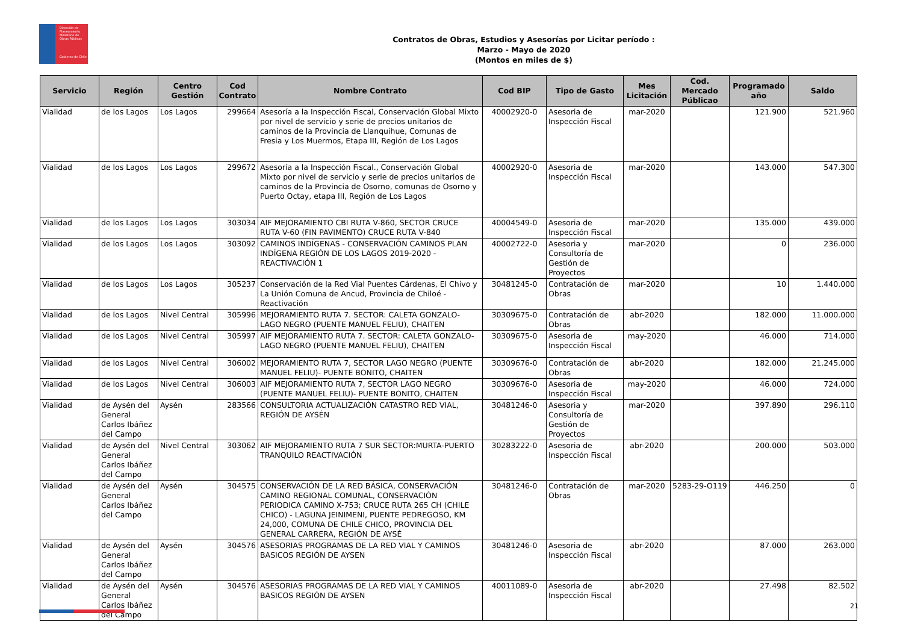Dirección de Planeamiento
Ministerio de Obras Públicas
Gobierno de Chile
Contratos de Obras, Estudios y Asesorías por Licitar período :
Marzo - Mayo de 2020
(Montos en miles de $)
| Servicio | Región | Centro Gestión | Cod Contrato | Nombre Contrato | Cod BIP | Tipo de Gasto | Mes Licitación | Cod. Mercado Públicao | Programado año | Saldo |
| --- | --- | --- | --- | --- | --- | --- | --- | --- | --- | --- |
| Vialidad | de los Lagos | Los Lagos | 299664 | Asesoría a la Inspección Fiscal, Conservación Global Mixto por nivel de servicio y serie de precios unitarios de caminos de la Provincia de Llanquihue, Comunas de Fresia y Los Muermos, Etapa III, Región de Los Lagos | 40002920-0 | Asesoria de Inspección Fiscal | mar-2020 | | 121.900 | 521.960 |
| Vialidad | de los Lagos | Los Lagos | 299672 | Asesoría a la Inspección Fiscal., Conservación Global Mixto por nivel de servicio y serie de precios unitarios de caminos de la Provincia de Osorno, comunas de Osorno y Puerto Octay, etapa III, Región de Los Lagos | 40002920-0 | Asesoria de Inspección Fiscal | mar-2020 | | 143.000 | 547.300 |
| Vialidad | de los Lagos | Los Lagos | 303034 | AIF MEJORAMIENTO CBI RUTA V-860, SECTOR CRUCE RUTA V-60 (FIN PAVIMENTO) CRUCE RUTA V-840 | 40004549-0 | Asesoria de Inspección Fiscal | mar-2020 | | 135.000 | 439.000 |
| Vialidad | de los Lagos | Los Lagos | 303092 | CAMINOS INDÍGENAS - CONSERVACIÓN CAMINOS PLAN INDÍGENA REGIÓN DE LOS LAGOS 2019-2020 - REACTIVACIÓN 1 | 40002722-0 | Asesoria y Consultoría de Gestión de Proyectos | mar-2020 | | 0 | 236.000 |
| Vialidad | de los Lagos | Los Lagos | 305237 | Conservación de la Red Vial Puentes Cárdenas, El Chivo y La Unión Comuna de Ancud, Provincia de Chiloé - Reactivación | 30481245-0 | Contratación de Obras | mar-2020 | | 10 | 1.440.000 |
| Vialidad | de los Lagos | Nivel Central | 305996 | MEJORAMIENTO RUTA 7. SECTOR: CALETA GONZALO-LAGO NEGRO (PUENTE MANUEL FELIU), CHAITEN | 30309675-0 | Contratación de Obras | abr-2020 | | 182.000 | 11.000.000 |
| Vialidad | de los Lagos | Nivel Central | 305997 | AIF MEJORAMIENTO RUTA 7. SECTOR: CALETA GONZALO-LAGO NEGRO (PUENTE MANUEL FELIU), CHAITEN | 30309675-0 | Asesoria de Inspección Fiscal | may-2020 | | 46.000 | 714.000 |
| Vialidad | de los Lagos | Nivel Central | 306002 | MEJORAMIENTO RUTA 7, SECTOR LAGO NEGRO (PUENTE MANUEL FELIU)- PUENTE BONITO, CHAITEN | 30309676-0 | Contratación de Obras | abr-2020 | | 182.000 | 21.245.000 |
| Vialidad | de los Lagos | Nivel Central | 306003 | AIF MEJORAMIENTO RUTA 7, SECTOR LAGO NEGRO (PUENTE MANUEL FELIU)- PUENTE BONITO, CHAITEN | 30309676-0 | Asesoria de Inspección Fiscal | may-2020 | | 46.000 | 724.000 |
| Vialidad | de Aysén del General Carlos Ibáñez del Campo | Aysén | 283566 | CONSULTORIA ACTUALIZACIÓN CATASTRO RED VIAL, REGIÓN DE AYSÉN | 30481246-0 | Asesoria y Consultoría de Gestión de Proyectos | mar-2020 | | 397.890 | 296.110 |
| Vialidad | de Aysén del General Carlos Ibáñez del Campo | Nivel Central | 303062 | AIF MEJORAMIENTO RUTA 7 SUR SECTOR:MURTA-PUERTO TRANQUILO REACTIVACIÓN | 30283222-0 | Asesoria de Inspección Fiscal | abr-2020 | | 200.000 | 503.000 |
| Vialidad | de Aysén del General Carlos Ibáñez del Campo | Aysén | 304575 | CONSERVACIÓN DE LA RED BÁSICA, CONSERVACIÓN CAMINO REGIONAL COMUNAL, CONSERVACIÓN PERIODICA CAMINO X-753; CRUCE RUTA 265 CH (CHILE CHICO) - LAGUNA JEINIMENI, PUENTE PEDREGOSO, KM 24,000, COMUNA DE CHILE CHICO, PROVINCIA DEL GENERAL CARRERA, REGIÓN DE AYSÉ | 30481246-0 | Contratación de Obras | mar-2020 | 5283-29-O119 | 446.250 | 0 |
| Vialidad | de Aysén del General Carlos Ibáñez del Campo | Aysén | 304576 | ASESORIAS PROGRAMAS DE LA RED VIAL Y CAMINOS BASICOS REGIÓN DE AYSEN | 30481246-0 | Asesoria de Inspección Fiscal | abr-2020 | | 87.000 | 263.000 |
| Vialidad | de Aysén del General Carlos Ibáñez del Campo | Aysén | 304576 | ASESORIAS PROGRAMAS DE LA RED VIAL Y CAMINOS BASICOS REGIÓN DE AYSEN | 40011089-0 | Asesoria de Inspección Fiscal | abr-2020 | | 27.498 | 82.502 |
21